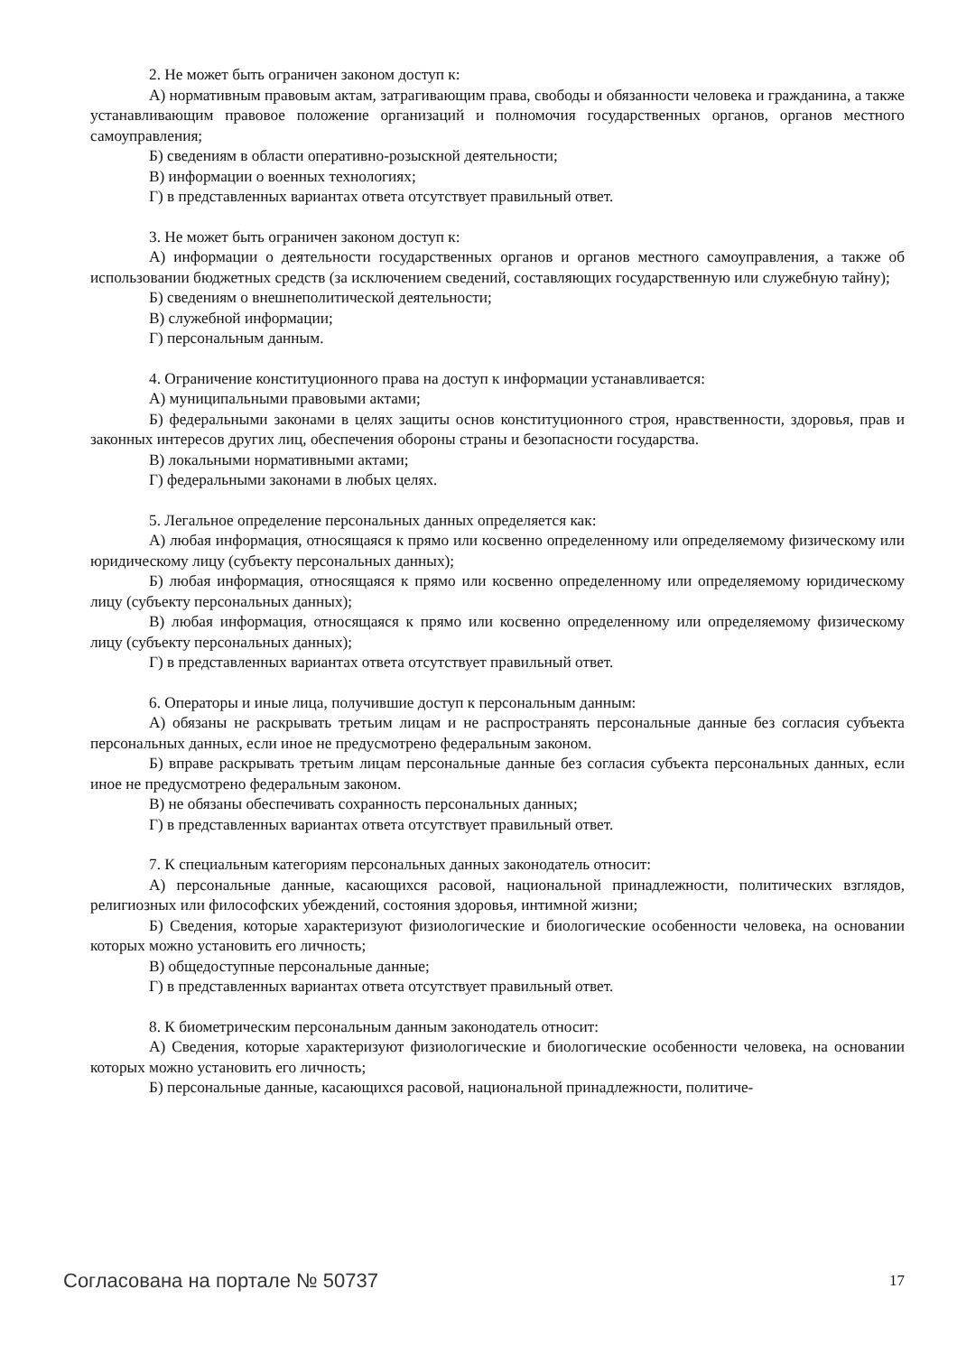2. Не может быть ограничен законом доступ к:
А) нормативным правовым актам, затрагивающим права, свободы и обязанности человека и гражданина, а также устанавливающим правовое положение организаций и полномочия государственных органов, органов местного самоуправления;
Б) сведениям в области оперативно-розыскной деятельности;
В) информации о военных технологиях;
Г) в представленных вариантах ответа отсутствует правильный ответ.
3. Не может быть ограничен законом доступ к:
А) информации о деятельности государственных органов и органов местного самоуправления, а также об использовании бюджетных средств (за исключением сведений, составляющих государственную или служебную тайну);
Б) сведениям о внешнеполитической деятельности;
В) служебной информации;
Г) персональным данным.
4. Ограничение конституционного права на доступ к информации устанавливается:
А) муниципальными правовыми актами;
Б) федеральными законами в целях защиты основ конституционного строя, нравственности, здоровья, прав и законных интересов других лиц, обеспечения обороны страны и безопасности государства.
В) локальными нормативными актами;
Г) федеральными законами в любых целях.
5. Легальное определение персональных данных определяется как:
А) любая информация, относящаяся к прямо или косвенно определенному или определяемому физическому или юридическому лицу (субъекту персональных данных);
Б) любая информация, относящаяся к прямо или косвенно определенному или определяемому юридическому лицу (субъекту персональных данных);
В) любая информация, относящаяся к прямо или косвенно определенному или определяемому физическому лицу (субъекту персональных данных);
Г) в представленных вариантах ответа отсутствует правильный ответ.
6. Операторы и иные лица, получившие доступ к персональным данным:
А) обязаны не раскрывать третьим лицам и не распространять персональные данные без согласия субъекта персональных данных, если иное не предусмотрено федеральным законом.
Б) вправе раскрывать третьим лицам персональные данные без согласия субъекта персональных данных, если иное не предусмотрено федеральным законом.
В) не обязаны обеспечивать сохранность персональных данных;
Г) в представленных вариантах ответа отсутствует правильный ответ.
7. К специальным категориям персональных данных законодатель относит:
А) персональные данные, касающихся расовой, национальной принадлежности, политических взглядов, религиозных или философских убеждений, состояния здоровья, интимной жизни;
Б) Сведения, которые характеризуют физиологические и биологические особенности человека, на основании которых можно установить его личность;
В) общедоступные персональные данные;
Г) в представленных вариантах ответа отсутствует правильный ответ.
8. К биометрическим персональным данным законодатель относит:
А) Сведения, которые характеризуют физиологические и биологические особенности человека, на основании которых можно установить его личность;
Б) персональные данные, касающихся расовой, национальной принадлежности, политиче-
Согласована на портале № 50737 17